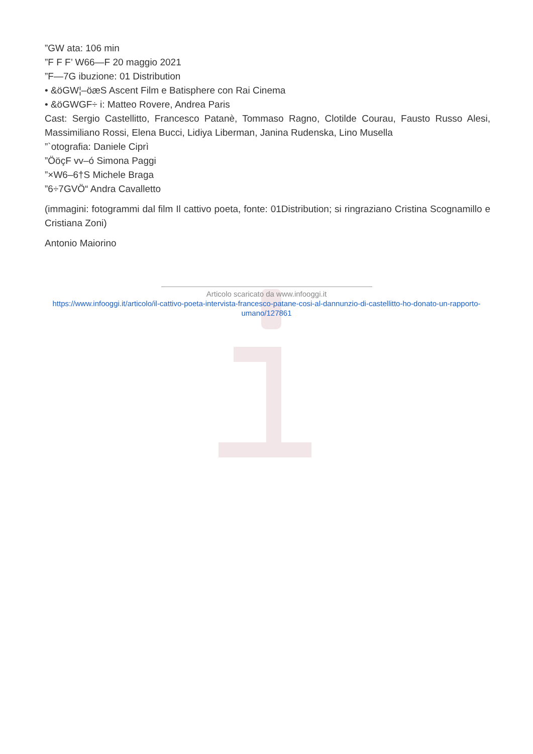”GW ata: 106 min
”F F F’ W66—F 20 maggio 2021
”F—7G ibuzione: 01 Distribution
• &öGW¦–öæS Ascent Film e Batisphere con Rai Cinema
• &öGWGF÷ i: Matteo Rovere, Andrea Paris
Cast: Sergio Castellitto, Francesco Patanè, Tommaso Ragno, Clotilde Courau, Fausto Russo Alesi, Massimiliano Rossi, Elena Bucci, Lidiya Liberman, Janina Rudenska, Lino Musella
”`otografia: Daniele Ciprì
”ÖöçF vv–ó Simona Paggi
”×W6–6†S Michele Braga
”6÷7GVÖ“ Andra Cavalletto
(immagini: fotogrammi dal film Il cattivo poeta, fonte: 01Distribution; si ringraziano Cristina Scognamillo e Cristiana Zoni)
Antonio Maiorino
Articolo scaricato da www.infooggi.it
https://www.infooggi.it/articolo/il-cattivo-poeta-intervista-francesco-patane-cosi-al-dannunzio-di-castellitto-ho-donato-un-rapporto-umano/127861